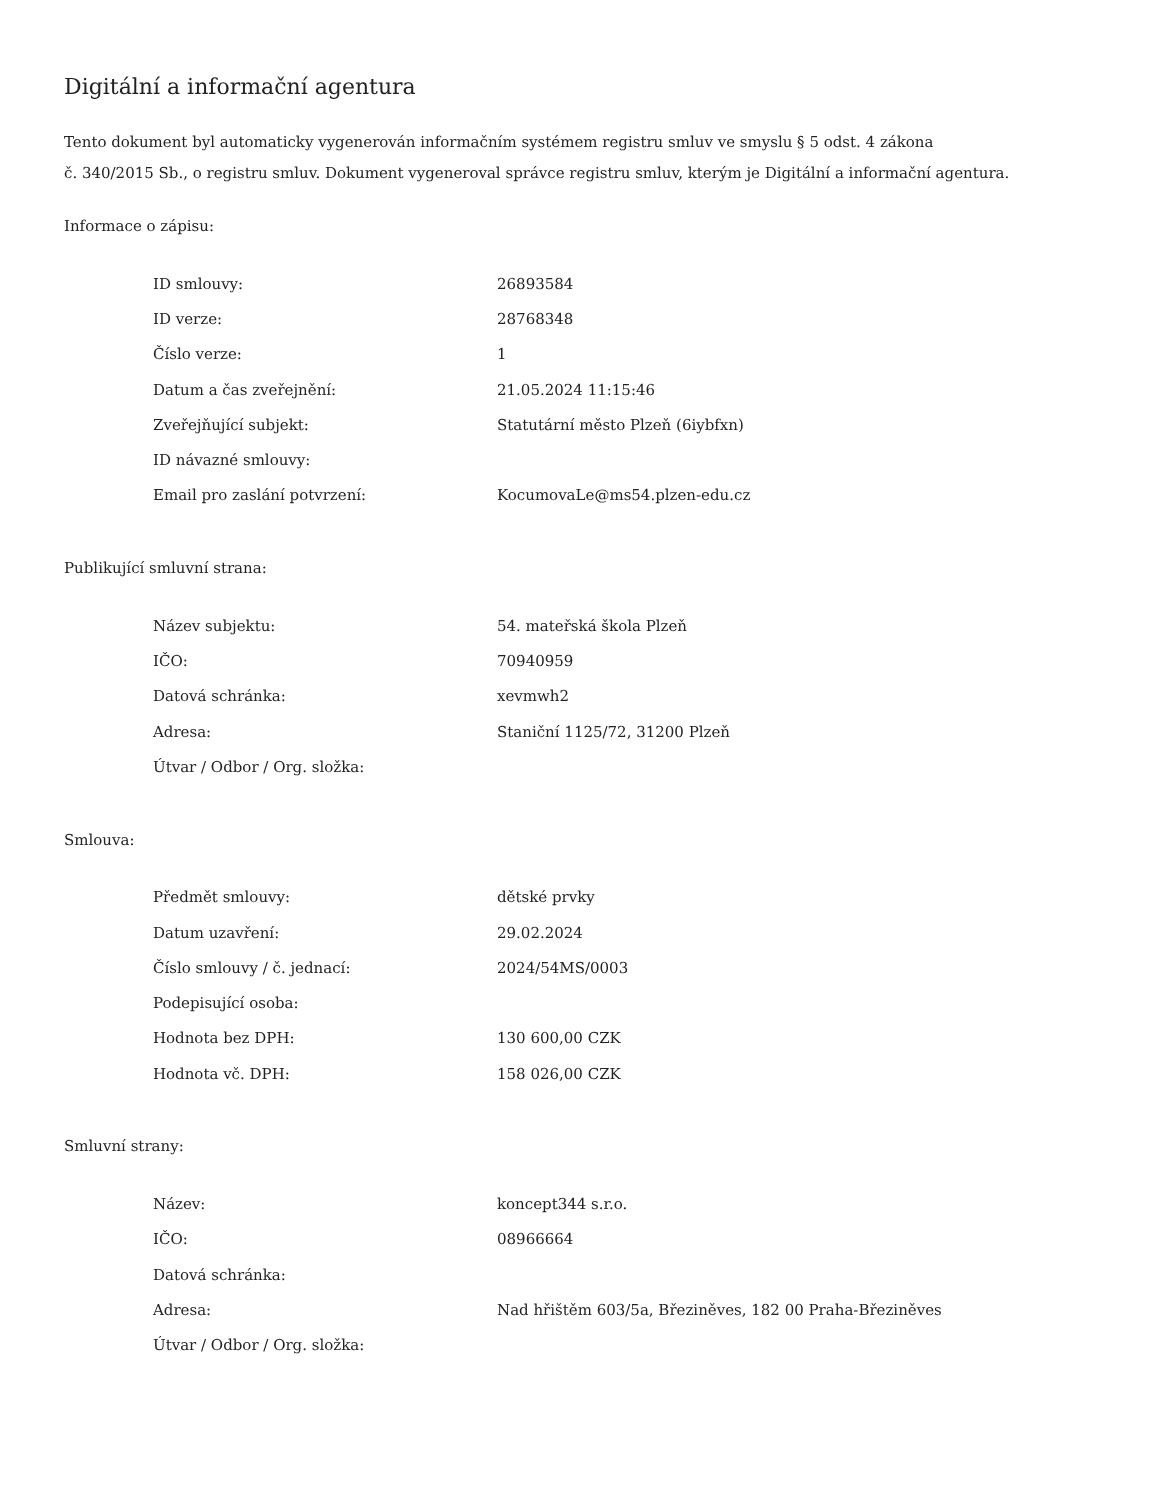Digitální a informační agentura
Tento dokument byl automaticky vygenerován informačním systémem registru smluv ve smyslu § 5 odst. 4 zákona
č. 340/2015 Sb., o registru smluv. Dokument vygeneroval správce registru smluv, kterým je Digitální a informační agentura.
Informace o zápisu:
| ID smlouvy: | 26893584 |
| ID verze: | 28768348 |
| Číslo verze: | 1 |
| Datum a čas zveřejnění: | 21.05.2024 11:15:46 |
| Zveřejňující subjekt: | Statutární město Plzeň (6iybfxn) |
| ID návazné smlouvy: | |
| Email pro zaslání potvrzení: | KocumovaLe@ms54.plzen-edu.cz |
Publikující smluvní strana:
| Název subjektu: | 54. mateřská škola Plzeň |
| IČO: | 70940959 |
| Datová schránka: | xevmwh2 |
| Adresa: | Staniční 1125/72, 31200 Plzeň |
| Útvar / Odbor / Org. složka: | |
Smlouva:
| Předmět smlouvy: | dětské prvky |
| Datum uzavření: | 29.02.2024 |
| Číslo smlouvy / č. jednací: | 2024/54MS/0003 |
| Podepisující osoba: | |
| Hodnota bez DPH: | 130 600,00 CZK |
| Hodnota vč. DPH: | 158 026,00 CZK |
Smluvní strany:
| Název: | koncept344 s.r.o. |
| IČO: | 08966664 |
| Datová schránka: | |
| Adresa: | Nad hřištěm 603/5a, Březiněves, 182 00 Praha-Březiněves |
| Útvar / Odbor / Org. složka: | |